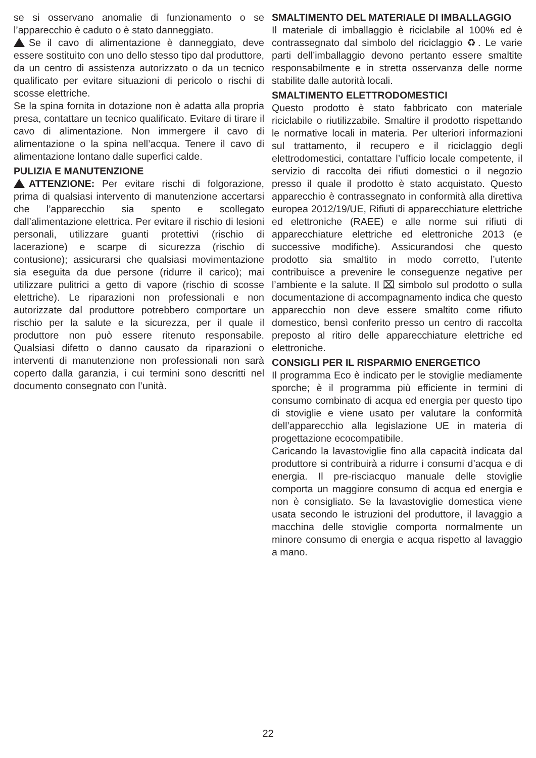se si osservano anomalie di funzionamento o se l’apparecchio è caduto o è stato danneggiato.
Se il cavo di alimentazione è danneggiato, deve essere sostituito con uno dello stesso tipo dal produttore, da un centro di assistenza autorizzato o da un tecnico qualificato per evitare situazioni di pericolo o rischi di scosse elettriche.
Se la spina fornita in dotazione non è adatta alla propria presa, contattare un tecnico qualificato. Evitare di tirare il cavo di alimentazione. Non immergere il cavo di alimentazione o la spina nell’acqua. Tenere il cavo di alimentazione lontano dalle superfici calde.
PULIZIA E MANUTENZIONE
ATTENZIONE: Per evitare rischi di folgorazione, prima di qualsiasi intervento di manutenzione accertarsi che l’apparecchio sia spento e scollegato dall’alimentazione elettrica. Per evitare il rischio di lesioni personali, utilizzare guanti protettivi (rischio di lacerazione) e scarpe di sicurezza (rischio di contusione); assicurarsi che qualsiasi movimentazione sia eseguita da due persone (ridurre il carico); mai utilizzare pulitrici a getto di vapore (rischio di scosse elettriche). Le riparazioni non professionali e non autorizzate dal produttore potrebbero comportare un rischio per la salute e la sicurezza, per il quale il produttore non può essere ritenuto responsabile. Qualsiasi difetto o danno causato da riparazioni o interventi di manutenzione non professionali non sarà coperto dalla garanzia, i cui termini sono descritti nel documento consegnato con l’unità.
SMALTIMENTO DEL MATERIALE DI IMBALLAGGIO
Il materiale di imballaggio è riciclabile al 100% ed è contrassegnato dal simbolo del riciclaggio ♻. Le varie parti dell’imballaggio devono pertanto essere smaltite responsabilmente e in stretta osservanza delle norme stabilite dalle autorità locali.
SMALTIMENTO ELETTRODOMESTICI
Questo prodotto è stato fabbricato con materiale riciclabile o riutilizzabile. Smaltire il prodotto rispettando le normative locali in materia. Per ulteriori informazioni sul trattamento, il recupero e il riciclaggio degli elettrodomestici, contattare l’ufficio locale competente, il servizio di raccolta dei rifiuti domestici o il negozio presso il quale il prodotto è stato acquistato. Questo apparecchio è contrassegnato in conformità alla direttiva europea 2012/19/UE, Rifiuti di apparecchiature elettriche ed elettroniche (RAEE) e alle norme sui rifiuti di apparecchiature elettriche ed elettroniche 2013 (e successive modifiche). Assicurandosi che questo prodotto sia smaltito in modo corretto, l’utente contribuisce a prevenire le conseguenze negative per l’ambiente e la salute. Il ⌧ simbolo sul prodotto o sulla documentazione di accompagnamento indica che questo apparecchio non deve essere smaltito come rifiuto domestico, bensì conferito presso un centro di raccolta preposto al ritiro delle apparecchiature elettriche ed elettroniche.
CONSIGLI PER IL RISPARMIO ENERGETICO
Il programma Eco è indicato per le stoviglie mediamente sporche; è il programma più efficiente in termini di consumo combinato di acqua ed energia per questo tipo di stoviglie e viene usato per valutare la conformità dell’apparecchio alla legislazione UE in materia di progettazione ecocompatibile.
Caricando la lavastoviglie fino alla capacità indicata dal produttore si contribuirà a ridurre i consumi d’acqua e di energia. Il pre-risciacquo manuale delle stoviglie comporta un maggiore consumo di acqua ed energia e non è consigliato. Se la lavastoviglie domestica viene usata secondo le istruzioni del produttore, il lavaggio a macchina delle stoviglie comporta normalmente un minore consumo di energia e acqua rispetto al lavaggio a mano.
22